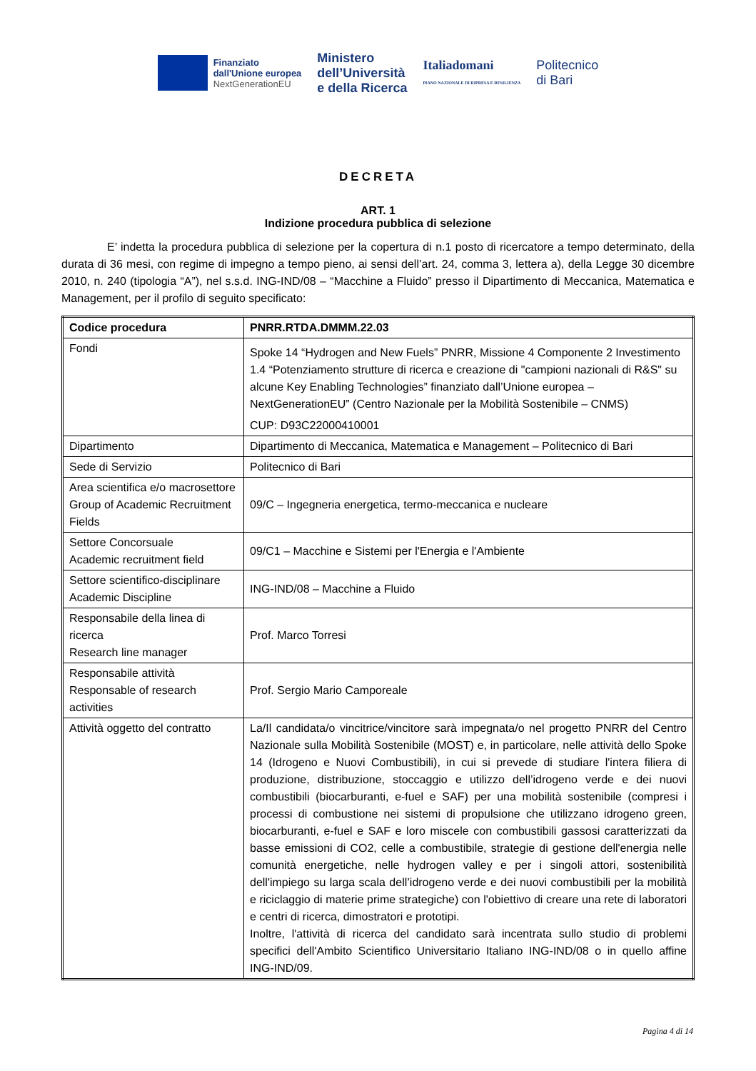Finanziato
dall'Unione europea
NextGenerationEU
Ministero
dell’Università
e della Ricerca
Italiadomani
PIANO NAZIONALE DI RIPRESA E RESILIENZA
Politecnico
di Bari
DECRETA
ART. 1
Indizione procedura pubblica di selezione
E’ indetta la procedura pubblica di selezione per la copertura di n.1 posto di ricercatore a tempo determinato, della durata di 36 mesi, con regime di impegno a tempo pieno, ai sensi dell’art. 24, comma 3, lettera a), della Legge 30 dicembre 2010, n. 240 (tipologia “A”), nel s.s.d. ING-IND/08 – “Macchine a Fluido” presso il Dipartimento di Meccanica, Matematica e Management, per il profilo di seguito specificato:
| Codice procedura | PNRR.RTDA.DMMM.22.03 |
| --- | --- |
| Fondi | Spoke 14 “Hydrogen and New Fuels” PNRR, Missione 4 Componente 2 Investimento 1.4 “Potenziamento strutture di ricerca e creazione di "campioni nazionali di R&S" su alcune Key Enabling Technologies” finanziato dall’Unione europea – NextGenerationEU” (Centro Nazionale per la Mobilità Sostenibile – CNMS) CUP: D93C22000410001 |
| Dipartimento | Dipartimento di Meccanica, Matematica e Management – Politecnico di Bari |
| Sede di Servizio | Politecnico di Bari |
| Area scientifica e/o macrosettore Group of Academic Recruitment Fields | 09/C – Ingegneria energetica, termo-meccanica e nucleare |
| Settore Concorsuale Academic recruitment field | 09/C1 – Macchine e Sistemi per l'Energia e l'Ambiente |
| Settore scientifico-disciplinare Academic Discipline | ING-IND/08 – Macchine a Fluido |
| Responsabile della linea di ricerca Research line manager | Prof. Marco Torresi |
| Responsabile attività Responsable of research activities | Prof. Sergio Mario Camporeale |
| Attività oggetto del contratto | La/Il candidata/o vincitrice/vincitore sarà impegnata/o nel progetto PNRR del Centro Nazionale sulla Mobilità Sostenibile (MOST) e, in particolare, nelle attività dello Spoke 14 (Idrogeno e Nuovi Combustibili), in cui si prevede di studiare l'intera filiera di produzione, distribuzione, stoccaggio e utilizzo dell’idrogeno verde e dei nuovi combustibili (biocarburanti, e-fuel e SAF) per una mobilità sostenibile (compresi i processi di combustione nei sistemi di propulsione che utilizzano idrogeno green, biocarburanti, e-fuel e SAF e loro miscele con combustibili gassosi caratterizzati da basse emissioni di CO2, celle a combustibile, strategie di gestione dell'energia nelle comunità energetiche, nelle hydrogen valley e per i singoli attori, sostenibilità dell'impiego su larga scala dell’idrogeno verde e dei nuovi combustibili per la mobilità e riciclaggio di materie prime strategiche) con l'obiettivo di creare una rete di laboratori e centri di ricerca, dimostratori e prototipi. Inoltre, l'attività di ricerca del candidato sarà incentrata sullo studio di problemi specifici dell'Ambito Scientifico Universitario Italiano ING-IND/08 o in quello affine ING-IND/09. |
Pagina 4 di 14